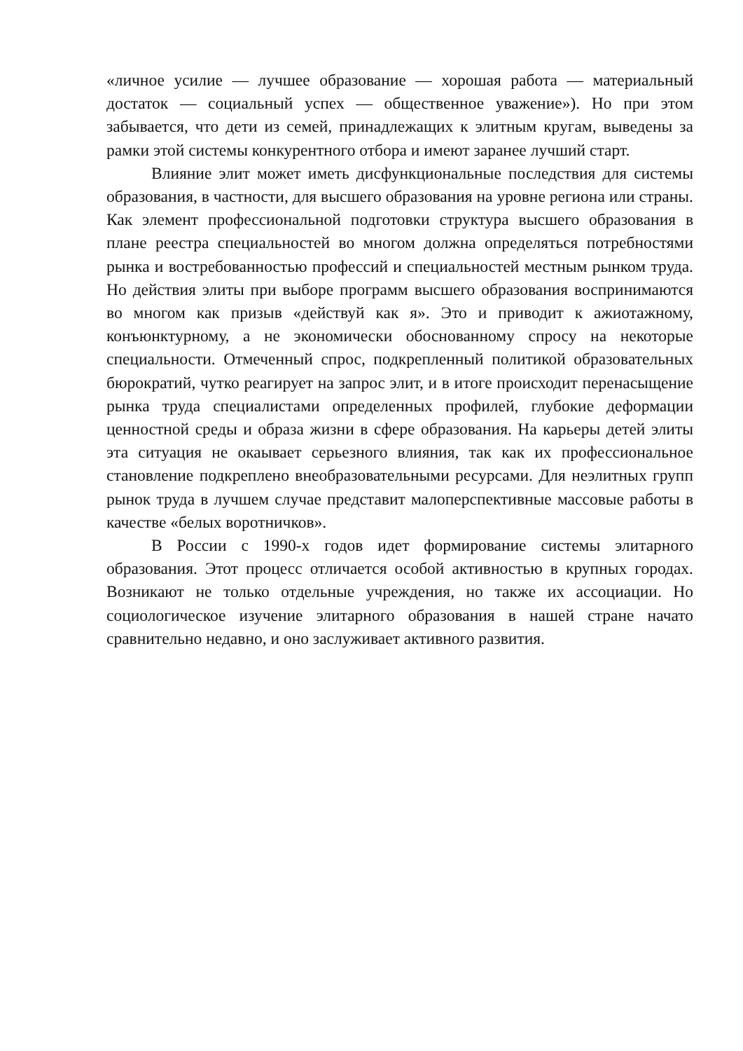«личное усилие — лучшее образование — хорошая работа — материальный достаток — социальный успех — общественное уважение»). Но при этом забывается, что дети из семей, принадлежащих к элитным кругам, выведены за рамки этой системы конкурентного отбора и имеют заранее лучший старт.
Влияние элит может иметь дисфункциональные последствия для системы образования, в частности, для высшего образования на уровне региона или страны. Как элемент профессиональной подготовки структура высшего образования в плане реестра специальностей во многом должна определяться потребностями рынка и востребованностью профессий и специальностей местным рынком труда. Но действия элиты при выборе программ высшего образования воспринимаются во многом как призыв «действуй как я». Это и приводит к ажиотажному, конъюнктурному, а не экономически обоснованному спросу на некоторые специальности. Отмеченный спрос, подкрепленный политикой образовательных бюрократий, чутко реагирует на запрос элит, и в итоге происходит перенасыщение рынка труда специалистами определенных профилей, глубокие деформации ценностной среды и образа жизни в сфере образования. На карьеры детей элиты эта ситуация не окаывает серьезного влияния, так как их профессиональное становление подкреплено внеобразовательными ресурсами. Для неэлитных групп рынок труда в лучшем случае представит малоперспективные массовые работы в качестве «белых воротничков».
В России с 1990-х годов идет формирование системы элитарного образования. Этот процесс отличается особой активностью в крупных городах. Возникают не только отдельные учреждения, но также их ассоциации. Но социологическое изучение элитарного образования в нашей стране начато сравнительно недавно, и оно заслуживает активного развития.